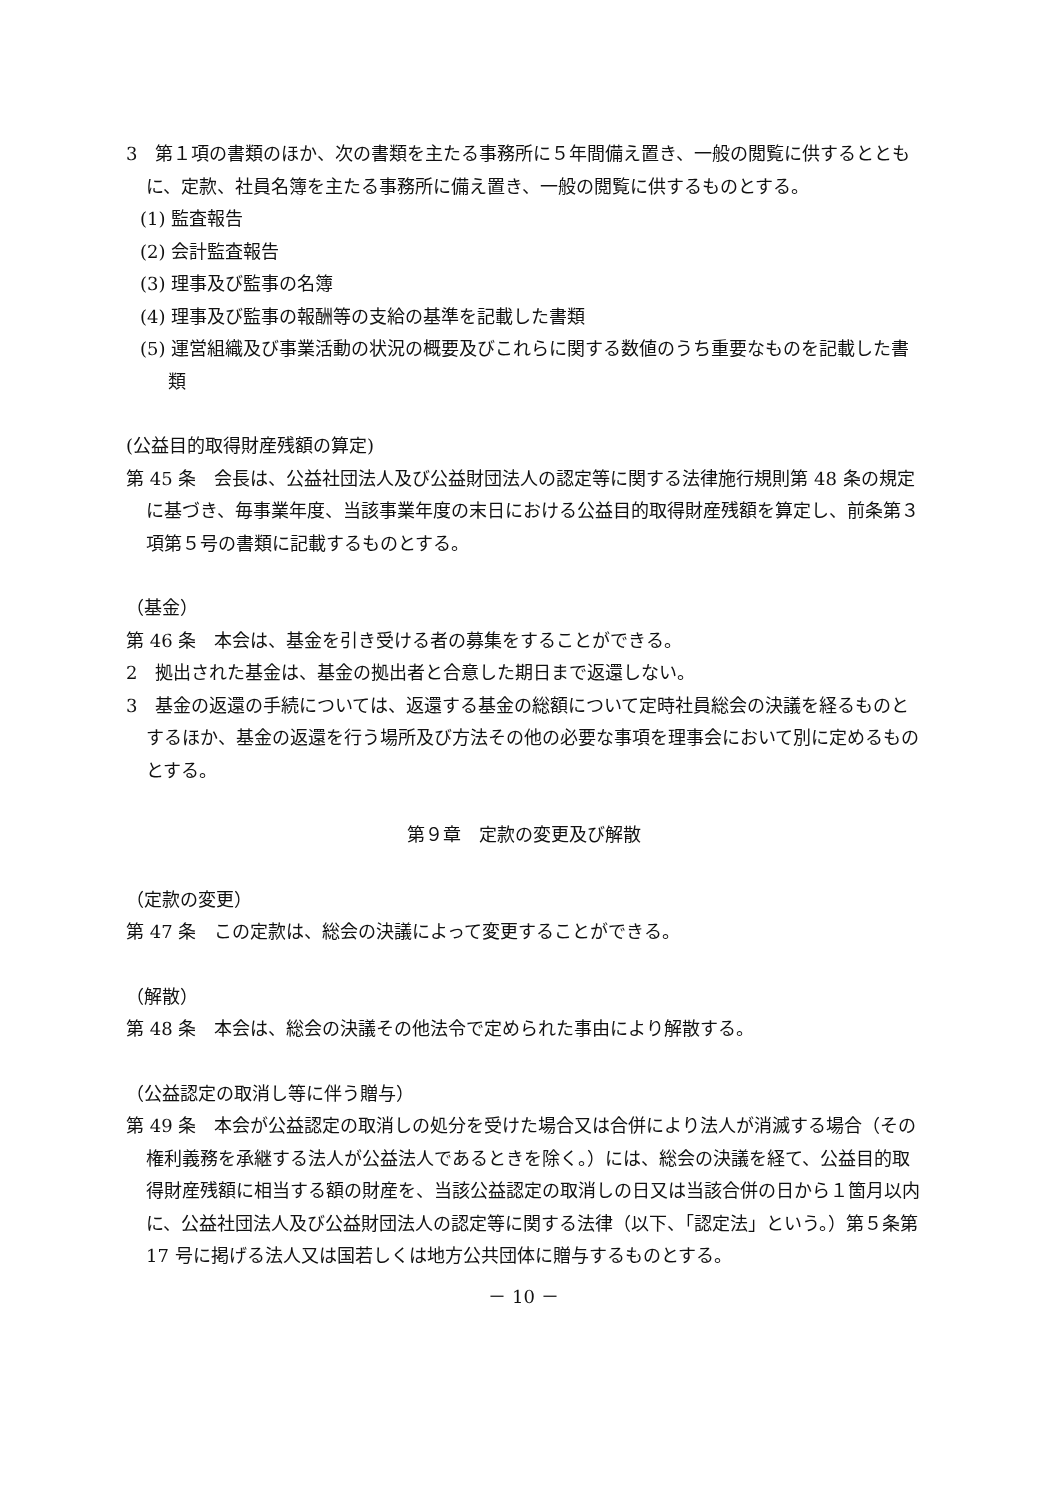3　第１項の書類のほか、次の書類を主たる事務所に５年間備え置き、一般の閲覧に供するとともに、定款、社員名簿を主たる事務所に備え置き、一般の閲覧に供するものとする。
(1) 監査報告
(2) 会計監査報告
(3) 理事及び監事の名簿
(4) 理事及び監事の報酬等の支給の基準を記載した書類
(5) 運営組織及び事業活動の状況の概要及びこれらに関する数値のうち重要なものを記載した書類
(公益目的取得財産残額の算定)
第 45 条　会長は、公益社団法人及び公益財団法人の認定等に関する法律施行規則第 48 条の規定に基づき、毎事業年度、当該事業年度の末日における公益目的取得財産残額を算定し、前条第３項第５号の書類に記載するものとする。
（基金）
第 46 条　本会は、基金を引き受ける者の募集をすることができる。
2　拠出された基金は、基金の拠出者と合意した期日まで返還しない。
3　基金の返還の手続については、返還する基金の総額について定時社員総会の決議を経るものとするほか、基金の返還を行う場所及び方法その他の必要な事項を理事会において別に定めるものとする。
第９章　定款の変更及び解散
（定款の変更）
第 47 条　この定款は、総会の決議によって変更することができる。
（解散）
第 48 条　本会は、総会の決議その他法令で定められた事由により解散する。
（公益認定の取消し等に伴う贈与）
第 49 条　本会が公益認定の取消しの処分を受けた場合又は合併により法人が消滅する場合（その権利義務を承継する法人が公益法人であるときを除く。）には、総会の決議を経て、公益目的取得財産残額に相当する額の財産を、当該公益認定の取消しの日又は当該合併の日から１箇月以内に、公益社団法人及び公益財団法人の認定等に関する法律（以下、「認定法」という。）第５条第 17 号に掲げる法人又は国若しくは地方公共団体に贈与するものとする。
－ 10 －